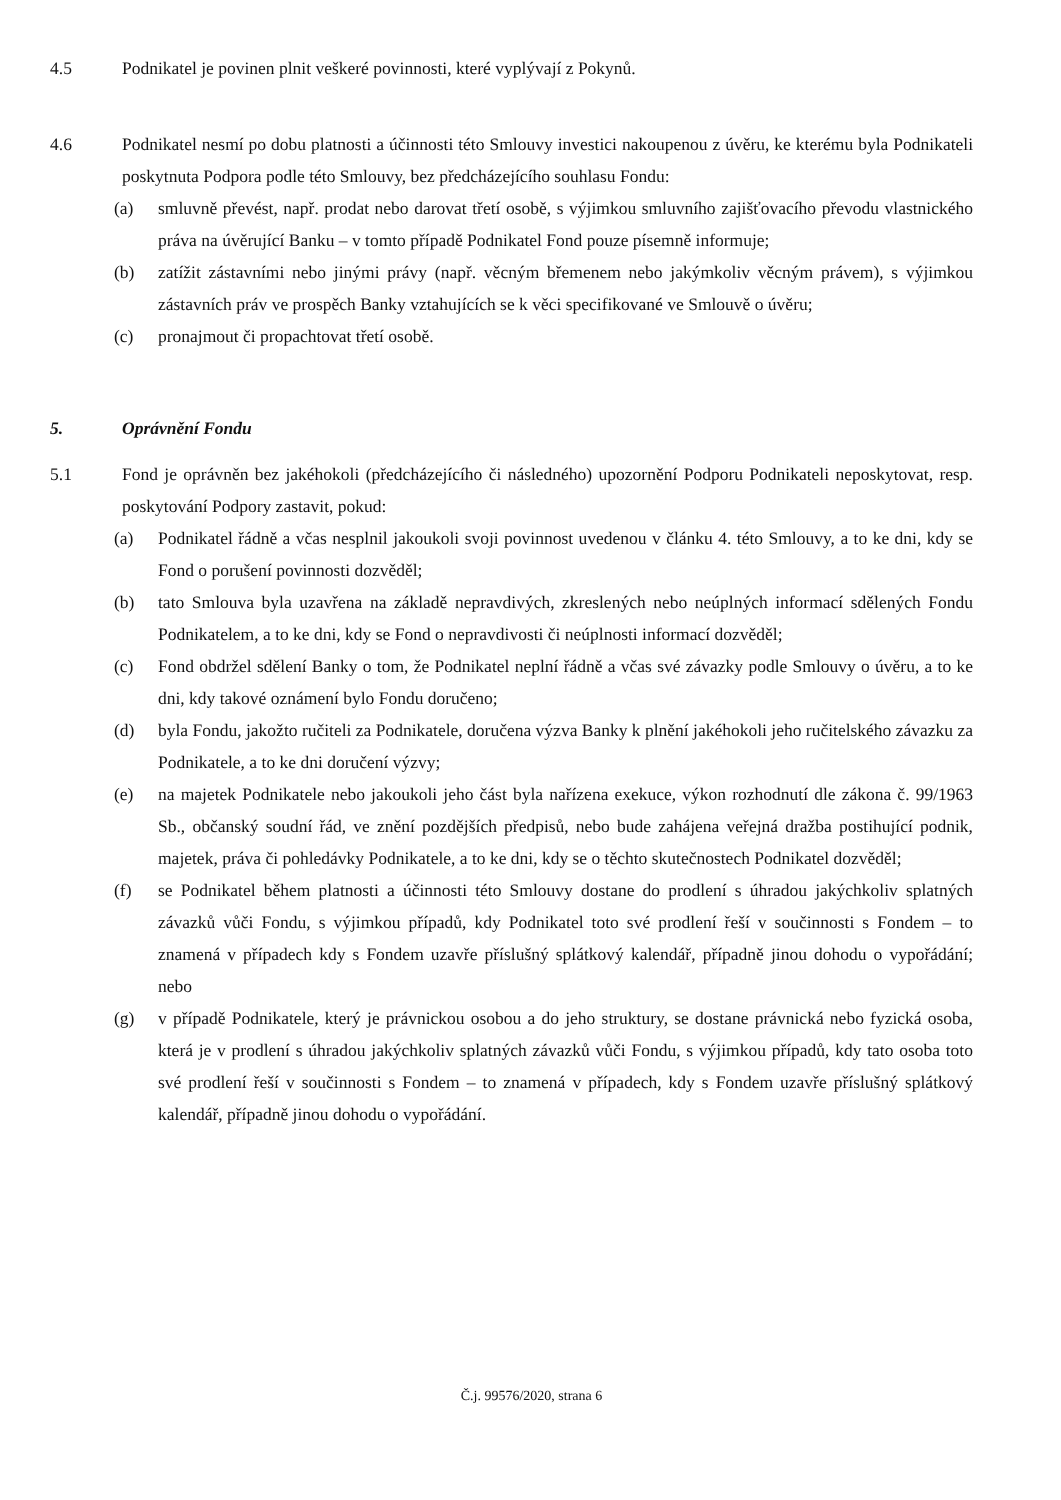4.5 Podnikatel je povinen plnit veškeré povinnosti, které vyplývají z Pokynů.
4.6 Podnikatel nesmí po dobu platnosti a účinnosti této Smlouvy investici nakoupenou z úvěru, ke kterému byla Podnikateli poskytnuta Podpora podle této Smlouvy, bez předcházejícího souhlasu Fondu:
(a) smluvně převést, např. prodat nebo darovat třetí osobě, s výjimkou smluvního zajišťovacího převodu vlastnického práva na úvěrující Banku – v tomto případě Podnikatel Fond pouze písemně informuje;
(b) zatížit zástavními nebo jinými právy (např. věcným břemenem nebo jakýmkoliv věcným právem), s výjimkou zástavních práv ve prospěch Banky vztahujících se k věci specifikované ve Smlouvě o úvěru;
(c) pronajmout či propachtovat třetí osobě.
5. Oprávnění Fondu
5.1 Fond je oprávněn bez jakéhokoli (předcházejícího či následného) upozornění Podporu Podnikateli neposkytovat, resp. poskytování Podpory zastavit, pokud:
(a) Podnikatel řádně a včas nesplnil jakoukoli svoji povinnost uvedenou v článku 4. této Smlouvy, a to ke dni, kdy se Fond o porušení povinnosti dozvěděl;
(b) tato Smlouva byla uzavřena na základě nepravdivých, zkreslených nebo neúplných informací sdělených Fondu Podnikatelem, a to ke dni, kdy se Fond o nepravdivosti či neúplnosti informací dozvěděl;
(c) Fond obdržel sdělení Banky o tom, že Podnikatel neplní řádně a včas své závazky podle Smlouvy o úvěru, a to ke dni, kdy takové oznámení bylo Fondu doručeno;
(d) byla Fondu, jakožto ručiteli za Podnikatele, doručena výzva Banky k plnění jakéhokoli jeho ručitelského závazku za Podnikatele, a to ke dni doručení výzvy;
(e) na majetek Podnikatele nebo jakoukoli jeho část byla nařízena exekuce, výkon rozhodnutí dle zákona č. 99/1963 Sb., občanský soudní řád, ve znění pozdějších předpisů, nebo bude zahájena veřejná dražba postihující podnik, majetek, práva či pohledávky Podnikatele, a to ke dni, kdy se o těchto skutečnostech Podnikatel dozvěděl;
(f) se Podnikatel během platnosti a účinnosti této Smlouvy dostane do prodlení s úhradou jakýchkoliv splatných závazků vůči Fondu, s výjimkou případů, kdy Podnikatel toto své prodlení řeší v součinnosti s Fondem – to znamená v případech kdy s Fondem uzavře příslušný splátkový kalendář, případně jinou dohodu o vypořádání; nebo
(g) v případě Podnikatele, který je právnickou osobou a do jeho struktury, se dostane právnická nebo fyzická osoba, která je v prodlení s úhradou jakýchkoliv splatných závazků vůči Fondu, s výjimkou případů, kdy tato osoba toto své prodlení řeší v součinnosti s Fondem – to znamená v případech, kdy s Fondem uzavře příslušný splátkový kalendář, případně jinou dohodu o vypořádání.
Č.j. 99576/2020, strana 6